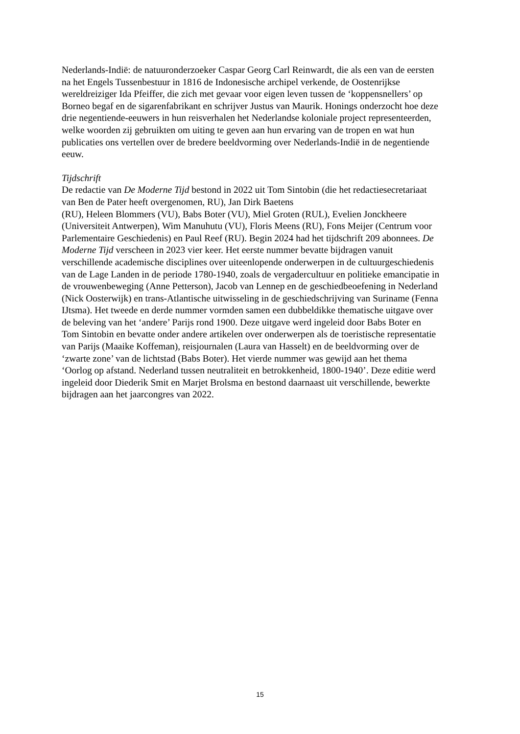Nederlands-Indië: de natuuronderzoeker Caspar Georg Carl Reinwardt, die als een van de eersten
na het Engels Tussenbestuur in 1816 de Indonesische archipel verkende, de Oostenrijkse
wereldreiziger Ida Pfeiffer, die zich met gevaar voor eigen leven tussen de ‘koppensnellers’ op
Borneo begaf en de sigarenfabrikant en schrijver Justus van Maurik. Honings onderzocht hoe deze
drie negentiende-eeuwers in hun reisverhalen het Nederlandse koloniale project representeerden,
welke woorden zij gebruikten om uiting te geven aan hun ervaring van de tropen en wat hun
publicaties ons vertellen over de bredere beeldvorming over Nederlands-Indië in de negentiende
eeuw.
Tijdschrift
De redactie van De Moderne Tijd bestond in 2022 uit Tom Sintobin (die het redactiesecretariaat
van Ben de Pater heeft overgenomen, RU), Jan Dirk Baetens
(RU), Heleen Blommers (VU), Babs Boter (VU), Miel Groten (RUL), Evelien Jonckheere
(Universiteit Antwerpen), Wim Manuhutu (VU), Floris Meens (RU), Fons Meijer (Centrum voor
Parlementaire Geschiedenis) en Paul Reef (RU). Begin 2024 had het tijdschrift 209 abonnees. De
Moderne Tijd verscheen in 2023 vier keer. Het eerste nummer bevatte bijdragen vanuit
verschillende academische disciplines over uiteenlopende onderwerpen in de cultuurgeschiedenis
van de Lage Landen in de periode 1780-1940, zoals de vergadercultuur en politieke emancipatie in
de vrouwenbeweging (Anne Petterson), Jacob van Lennep en de geschiedbeoefening in Nederland
(Nick Oosterwijk) en trans-Atlantische uitwisseling in de geschiedschrijving van Suriname (Fenna
IJtsma). Het tweede en derde nummer vormden samen een dubbeldikke thematische uitgave over
de beleving van het ‘andere’ Parijs rond 1900. Deze uitgave werd ingeleid door Babs Boter en
Tom Sintobin en bevatte onder andere artikelen over onderwerpen als de toeristische representatie
van Parijs (Maaike Koffeman), reisjournalen (Laura van Hasselt) en de beeldvorming over de
‘zwarte zone’ van de lichtstad (Babs Boter). Het vierde nummer was gewijd aan het thema
‘Oorlog op afstand. Nederland tussen neutraliteit en betrokkenheid, 1800-1940’. Deze editie werd
ingeleid door Diederik Smit en Marjet Brolsma en bestond daarnaast uit verschillende, bewerkte
bijdragen aan het jaarcongres van 2022.
15